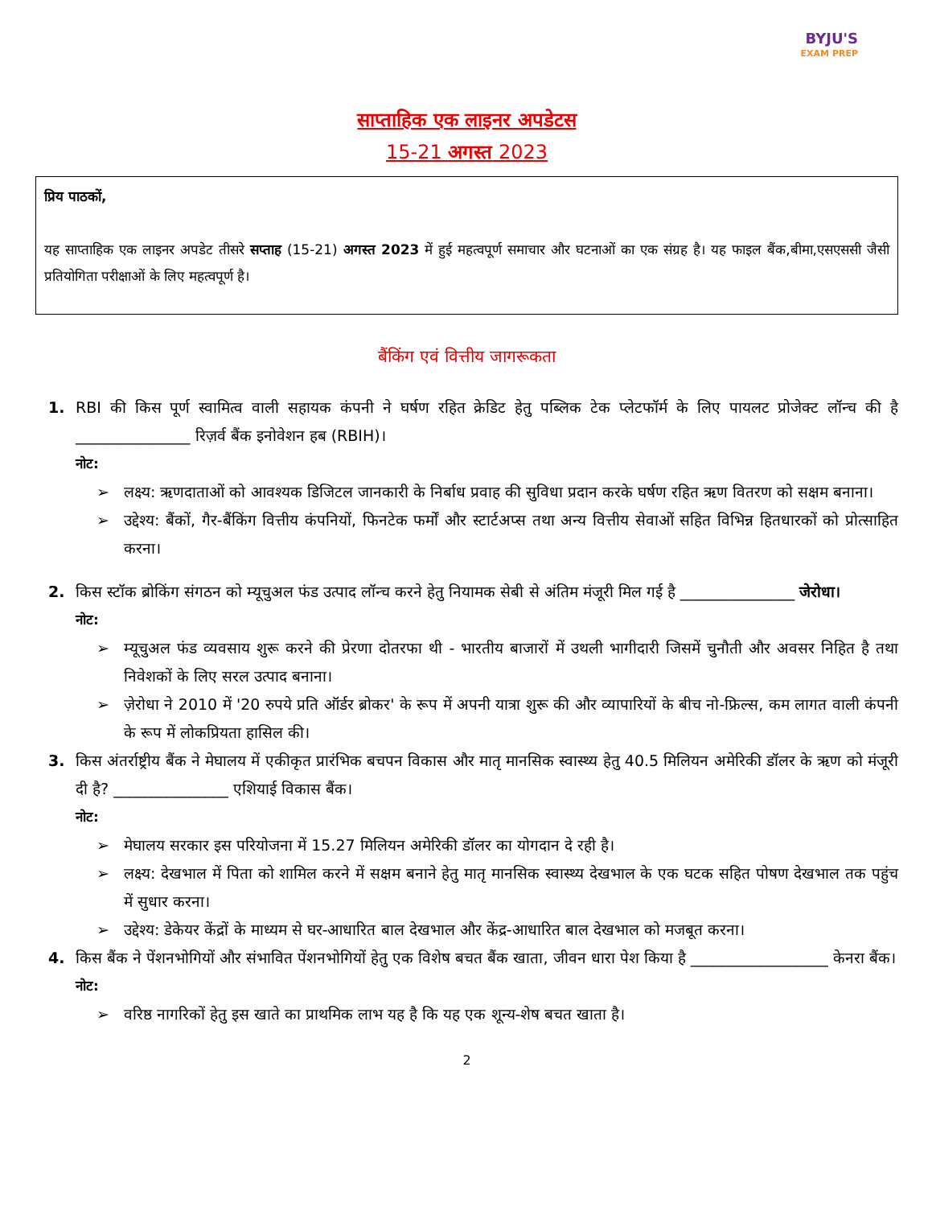BYJU'S
EXAM PREP
साप्ताहिक एक लाइनर अपडेटस
15-21 अगस्त 2023
प्रिय पाठकों,
यह साप्ताहिक एक लाइनर अपडेट तीसरे सप्ताह (15-21) अगस्त 2023 में हुई महत्वपूर्ण समाचार और घटनाओं का एक संग्रह है। यह फाइल बैंक,बीमा,एसएससी जैसी प्रतियोगिता परीक्षाओं के लिए महत्वपूर्ण है।
बैंकिंग एवं वित्तीय जागरूकता
1. RBI की किस पूर्ण स्वामित्व वाली सहायक कंपनी ने घर्षण रहित क्रेडिट हेतु पब्लिक टेक प्लेटफॉर्म के लिए पायलट प्रोजेक्ट लॉन्च की है _______________ रिज़र्व बैंक इनोवेशन हब (RBIH)।
नोट:
➢ लक्ष्य: ऋणदाताओं को आवश्यक डिजिटल जानकारी के निर्बाध प्रवाह की सुविधा प्रदान करके घर्षण रहित ऋण वितरण को सक्षम बनाना।
➢ उद्देश्य: बैंकों, गैर-बैंकिंग वित्तीय कंपनियों, फिनटेक फर्मों और स्टार्टअप्स तथा अन्य वित्तीय सेवाओं सहित विभिन्न हितधारकों को प्रोत्साहित करना।
2. किस स्टॉक ब्रोकिंग संगठन को म्यूचुअल फंड उत्पाद लॉन्च करने हेतु नियामक सेबी से अंतिम मंजूरी मिल गई है _______________ जेरोधा।
नोट:
➢ म्यूचुअल फंड व्यवसाय शुरू करने की प्रेरणा दोतरफा थी - भारतीय बाजारों में उथली भागीदारी जिसमें चुनौती और अवसर निहित है तथा निवेशकों के लिए सरल उत्पाद बनाना।
➢ ज़ेरोधा ने 2010 में '20 रुपये प्रति ऑर्डर ब्रोकर' के रूप में अपनी यात्रा शुरू की और व्यापारियों के बीच नो-फ्रिल्स, कम लागत वाली कंपनी के रूप में लोकप्रियता हासिल की।
3. किस अंतर्राष्ट्रीय बैंक ने मेघालय में एकीकृत प्रारंभिक बचपन विकास और मातृ मानसिक स्वास्थ्य हेतु 40.5 मिलियन अमेरिकी डॉलर के ऋण को मंजूरी दी है? _______________ एशियाई विकास बैंक।
नोट:
➢ मेघालय सरकार इस परियोजना में 15.27 मिलियन अमेरिकी डॉलर का योगदान दे रही है।
➢ लक्ष्य: देखभाल में पिता को शामिल करने में सक्षम बनाने हेतु मातृ मानसिक स्वास्थ्य देखभाल के एक घटक सहित पोषण देखभाल तक पहुंच में सुधार करना।
➢ उद्देश्य: डेकेयर केंद्रों के माध्यम से घर-आधारित बाल देखभाल और केंद्र-आधारित बाल देखभाल को मजबूत करना।
4. किस बैंक ने पेंशनभोगियों और संभावित पेंशनभोगियों हेतु एक विशेष बचत बैंक खाता, जीवन धारा पेश किया है __________________ केनरा बैंक।
नोट:
➢ वरिष्ठ नागरिकों हेतु इस खाते का प्राथमिक लाभ यह है कि यह एक शून्य-शेष बचत खाता है।
2